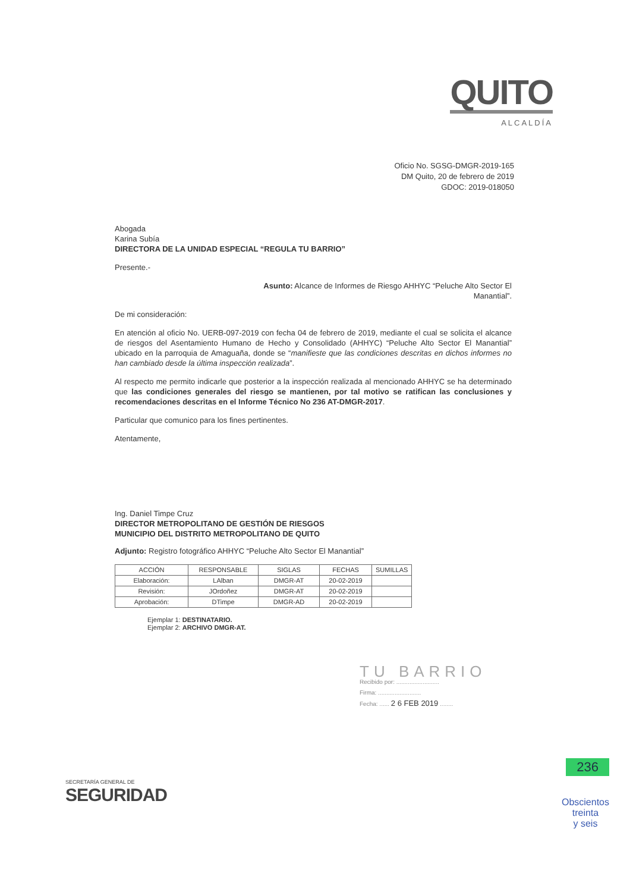QUITO
ALCALDÍA
Oficio No. SGSG-DMGR-2019-165
DM Quito, 20 de febrero de 2019
GDOC: 2019-018050
Abogada
Karina Subía
DIRECTORA DE LA UNIDAD ESPECIAL “REGULA TU BARRIO”
Presente.-
Asunto: Alcance de Informes de Riesgo AHHYC “Peluche Alto Sector El
Manantial”.
De mi consideración:
En atención al oficio No. UERB-097-2019 con fecha 04 de febrero de 2019, mediante el cual se solicita el alcance de riesgos del Asentamiento Humano de Hecho y Consolidado (AHHYC) “Peluche Alto Sector El Manantial” ubicado en la parroquia de Amaguaña, donde se “manifieste que las condiciones descritas en dichos informes no han cambiado desde la última inspección realizada”.
Al respecto me permito indicarle que posterior a la inspección realizada al mencionado AHHYC se ha determinado que las condiciones generales del riesgo se mantienen, por tal motivo se ratifican las conclusiones y recomendaciones descritas en el Informe Técnico No 236 AT-DMGR-2017.
Particular que comunico para los fines pertinentes.
Atentamente,
Ing. Daniel Timpe Cruz
DIRECTOR METROPOLITANO DE GESTIÓN DE RIESGOS
MUNICIPIO DEL DISTRITO METROPOLITANO DE QUITO
Adjunto: Registro fotográfico AHHYC “Peluche Alto Sector El Manantial”
| ACCIÓN | RESPONSABLE | SIGLAS | FECHAS | SUMILLAS |
| --- | --- | --- | --- | --- |
| Elaboración: | LAlban | DMGR-AT | 20-02-2019 | |
| Revisión: | JOrdoñez | DMGR-AT | 20-02-2019 | |
| Aprobación: | DTimpe | DMGR-AD | 20-02-2019 | |
Ejemplar 1: DESTINATARIO.
Ejemplar 2: ARCHIVO DMGR-AT.
TU BARRIO
Recibido por: ..........................
Firma: ..........................
Fecha: ...... 2 6 FEB 2019 ........
SECRETARÍA GENERAL DE
SEGURIDAD
236
Obscientos
treinta
y seis